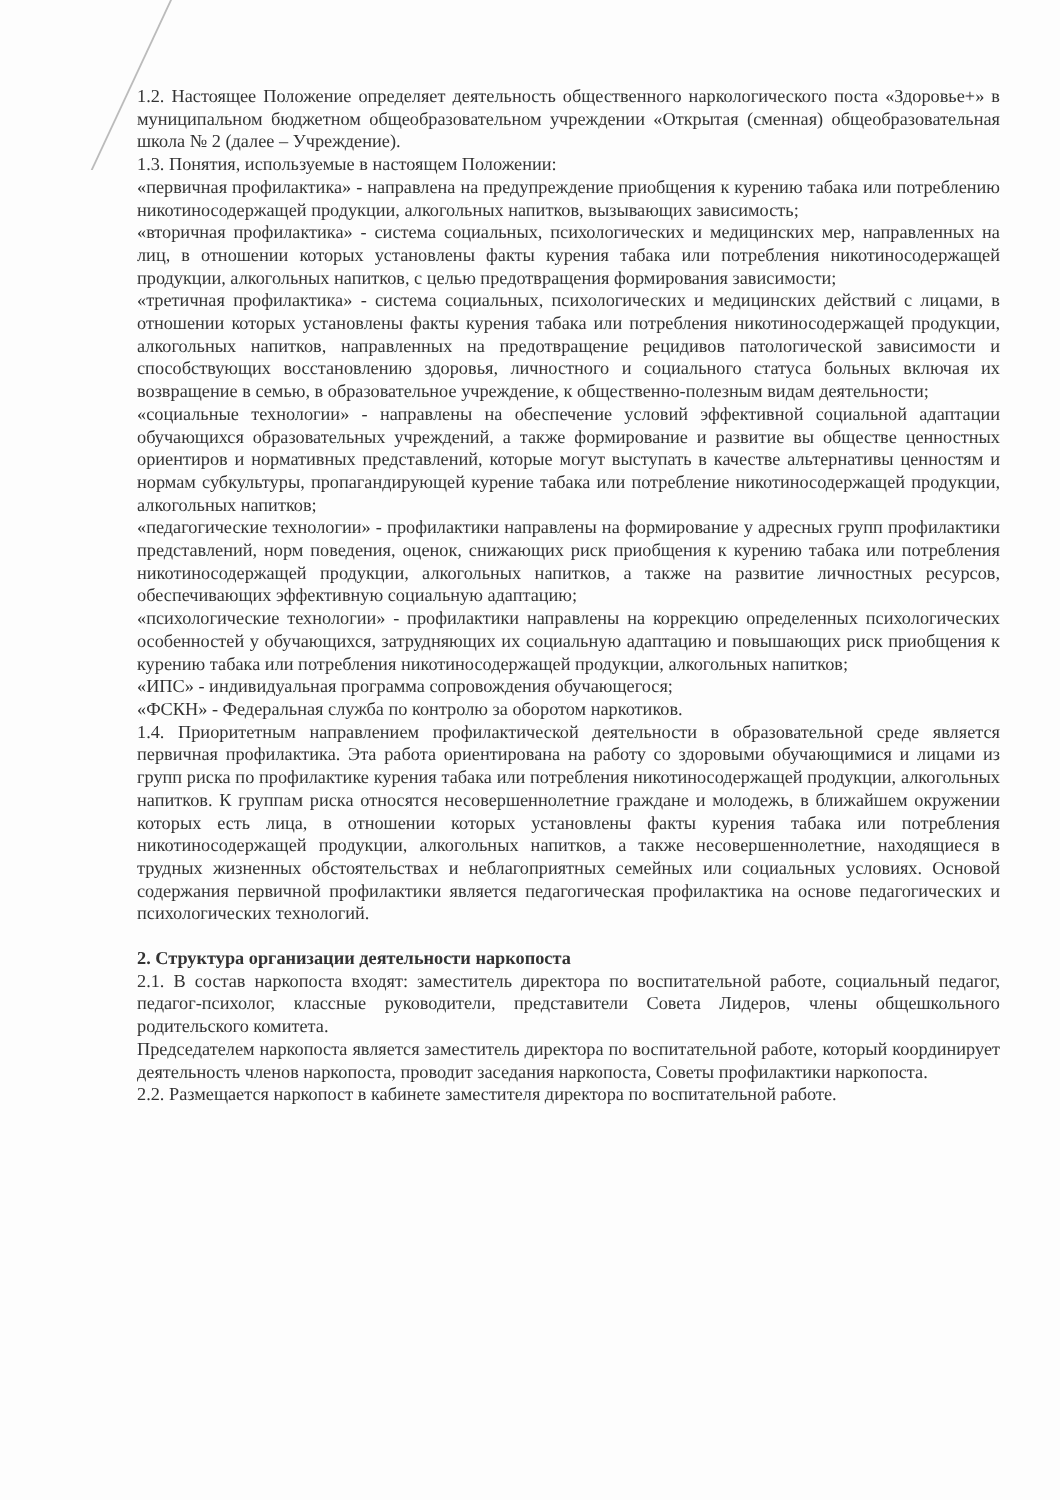1.2. Настоящее Положение определяет деятельность общественного наркологического поста «Здоровье+» в муниципальном бюджетном общеобразовательном учреждении «Открытая (сменная) общеобразовательная школа № 2 (далее – Учреждение).
1.3. Понятия, используемые в настоящем Положении:
«первичная профилактика» - направлена на предупреждение приобщения к курению табака или потреблению никотиносодержащей продукции, алкогольных напитков, вызывающих зависимость;
«вторичная профилактика» - система социальных, психологических и медицинских мер, направленных на лиц, в отношении которых установлены факты курения табака или потребления никотиносодержащей продукции, алкогольных напитков, с целью предотвращения формирования зависимости;
«третичная профилактика» - система социальных, психологических и медицинских действий с лицами, в отношении которых установлены факты курения табака или потребления никотиносодержащей продукции, алкогольных напитков, направленных на предотвращение рецидивов патологической зависимости и способствующих восстановлению здоровья, личностного и социального статуса больных включая их возвращение в семью, в образовательное учреждение, к общественно-полезным видам деятельности;
«социальные технологии» - направлены на обеспечение условий эффективной социальной адаптации обучающихся образовательных учреждений, а также формирование и развитие вы обществе ценностных ориентиров и нормативных представлений, которые могут выступать в качестве альтернативы ценностям и нормам субкультуры, пропагандирующей курение табака или потребление никотиносодержащей продукции, алкогольных напитков;
«педагогические технологии» - профилактики направлены на формирование у адресных групп профилактики представлений, норм поведения, оценок, снижающих риск приобщения к курению табака или потребления никотиносодержащей продукции, алкогольных напитков, а также на развитие личностных ресурсов, обеспечивающих эффективную социальную адаптацию;
«психологические технологии» - профилактики направлены на коррекцию определенных психологических особенностей у обучающихся, затрудняющих их социальную адаптацию и повышающих риск приобщения к курению табака или потребления никотиносодержащей продукции, алкогольных напитков;
«ИПС» - индивидуальная программа сопровождения обучающегося;
«ФСКН» - Федеральная служба по контролю за оборотом наркотиков.
1.4. Приоритетным направлением профилактической деятельности в образовательной среде является первичная профилактика. Эта работа ориентирована на работу со здоровыми обучающимися и лицами из групп риска по профилактике курения табака или потребления никотиносодержащей продукции, алкогольных напитков. К группам риска относятся несовершеннолетние граждане и молодежь, в ближайшем окружении которых есть лица, в отношении которых установлены факты курения табака или потребления никотиносодержащей продукции, алкогольных напитков, а также несовершеннолетние, находящиеся в трудных жизненных обстоятельствах и неблагоприятных семейных или социальных условиях. Основой содержания первичной профилактики является педагогическая профилактика на основе педагогических и психологических технологий.
2. Структура организации деятельности наркопоста
2.1. В состав наркопоста входят: заместитель директора по воспитательной работе, социальный педагог, педагог-психолог, классные руководители, представители Совета Лидеров, члены общешкольного родительского комитета.
Председателем наркопоста является заместитель директора по воспитательной работе, который координирует деятельность членов наркопоста, проводит заседания наркопоста, Советы профилактики наркопоста.
2.2. Размещается наркопост в кабинете заместителя директора по воспитательной работе.